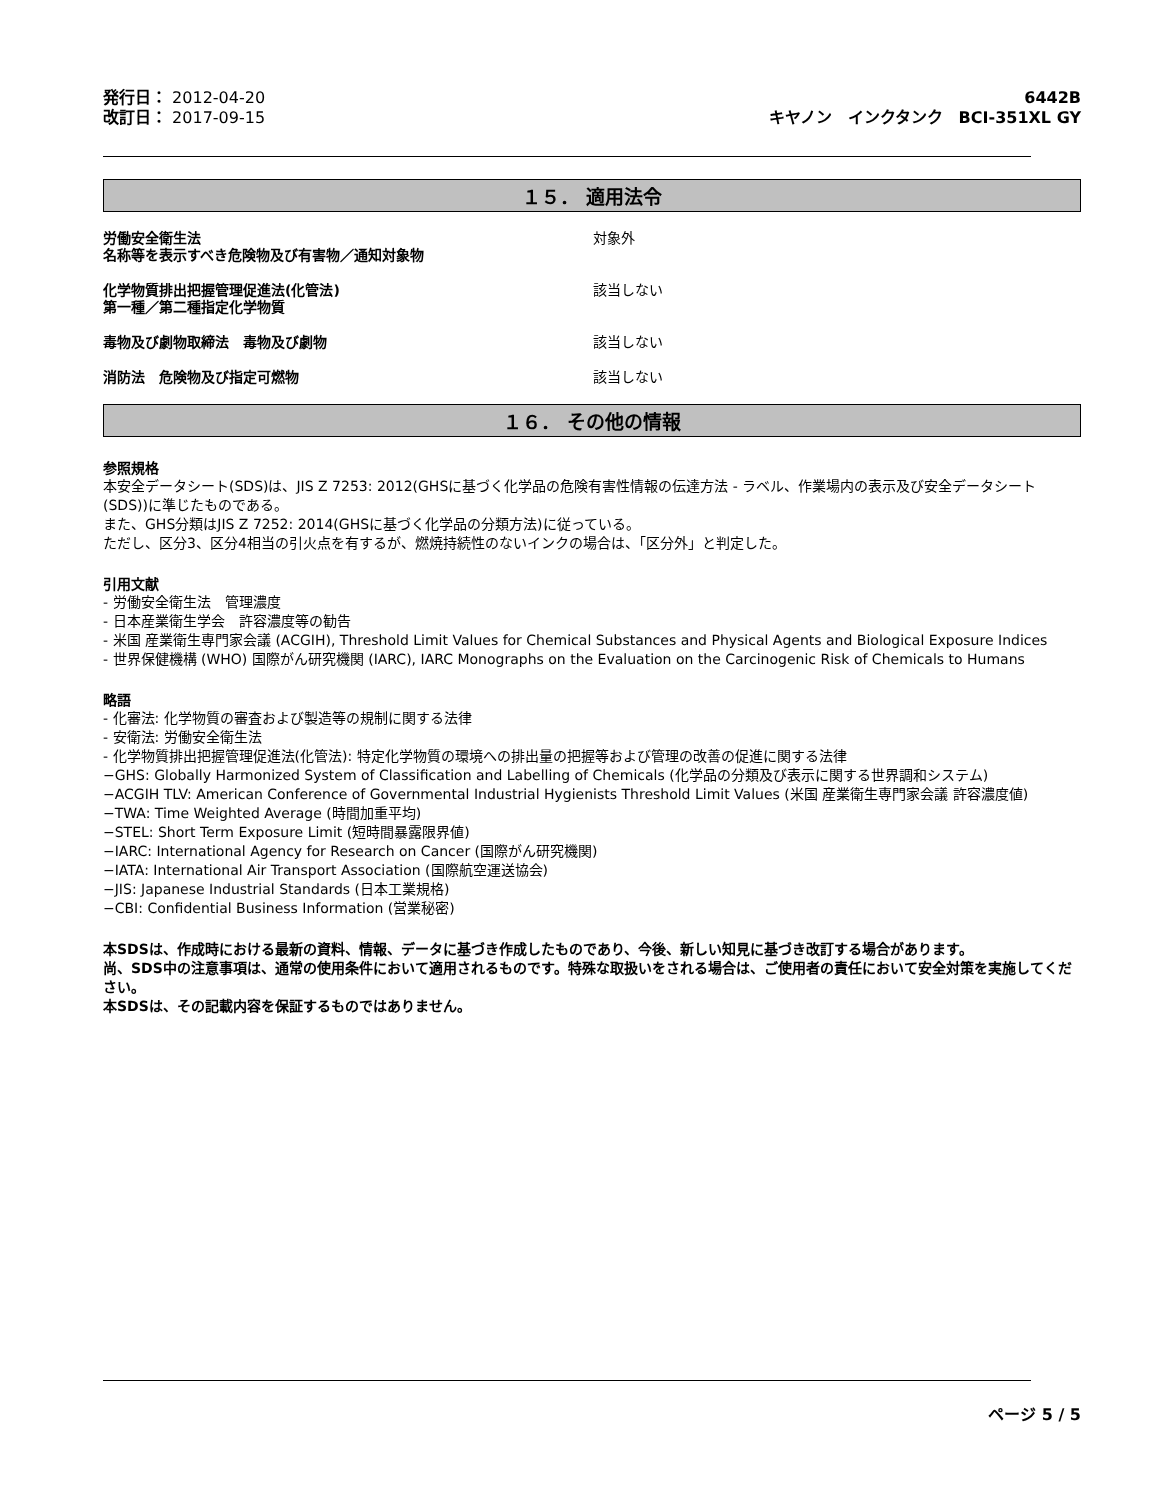発行日： 2012-04-20
改訂日： 2017-09-15
6442B
キヤノン　インクタンク　BCI-351XL GY
１５． 適用法令
労働安全衛生法
名称等を表示すべき危険物及び有害物／通知対象物
対象外
化学物質排出把握管理促進法(化管法)
第一種／第二種指定化学物質
該当しない
毒物及び劇物取締法　毒物及び劇物 該当しない
消防法　危険物及び指定可燃物 該当しない
１６． その他の情報
参照規格
本安全データシート(SDS)は、JIS Z 7253: 2012(GHSに基づく化学品の危険有害性情報の伝達方法 - ラベル、作業場内の表示及び安全データシート(SDS))に準じたものである。
また、GHS分類はJIS Z 7252: 2014(GHSに基づく化学品の分類方法)に従っている。
ただし、区分3、区分4相当の引火点を有するが、燃焼持続性のないインクの場合は、「区分外」と判定した。
引用文献
- 労働安全衛生法　管理濃度
- 日本産業衛生学会　許容濃度等の勧告
- 米国 産業衛生専門家会議 (ACGIH), Threshold Limit Values for Chemical Substances and Physical Agents and Biological Exposure Indices
- 世界保健機構 (WHO) 国際がん研究機関 (IARC), IARC Monographs on the Evaluation on the Carcinogenic Risk of Chemicals to Humans
略語
- 化審法: 化学物質の審査および製造等の規制に関する法律
- 安衛法: 労働安全衛生法
- 化学物質排出把握管理促進法(化管法): 特定化学物質の環境への排出量の把握等および管理の改善の促進に関する法律
−GHS: Globally Harmonized System of Classification and Labelling of Chemicals (化学品の分類及び表示に関する世界調和システム)
−ACGIH TLV: American Conference of Governmental Industrial Hygienists Threshold Limit Values (米国 産業衛生専門家会議 許容濃度値)
−TWA: Time Weighted Average (時間加重平均)
−STEL: Short Term Exposure Limit (短時間暴露限界値)
−IARC: International Agency for Research on Cancer (国際がん研究機関)
−IATA: International Air Transport Association (国際航空運送協会)
−JIS: Japanese Industrial Standards (日本工業規格)
−CBI: Confidential Business Information (営業秘密)
本SDSは、作成時における最新の資料、情報、データに基づき作成したものであり、今後、新しい知見に基づき改訂する場合があります。
尚、SDS中の注意事項は、通常の使用条件において適用されるものです。特殊な取扱いをされる場合は、ご使用者の責任において安全対策を実施してください。
本SDSは、その記載内容を保証するものではありません。
ページ 5 / 5